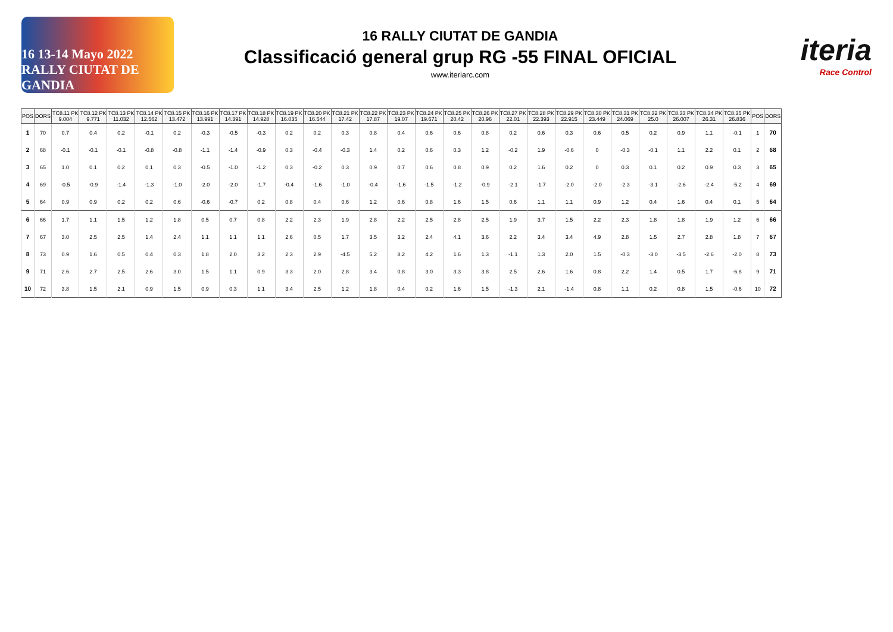16 13-14 Mayo 2022 RALLY CIUTAT DE GANDIA
16 RALLY CIUTAT DE GANDIA
Classificació general grup RG -55 FINAL OFICIAL
www.iteriarc.com
iteria
Race Control
| POS | DORS | TC8.11 PK 9.004 | TC8.12 PK 9.771 | TC8.13 PK 11.032 | TC8.14 PK 12.562 | TC8.15 PK 13.472 | TC8.16 PK 13.991 | TC8.17 PK 14.391 | TC8.18 PK 14.928 | TC8.19 PK 16.035 | TC8.20 PK 16.544 | TC8.21 PK 17.42 | TC8.22 PK 17.87 | TC8.23 PK 19.07 | TC8.24 PK 19.671 | TC8.25 PK 20.42 | TC8.26 PK 20.96 | TC8.27 PK 22.01 | TC8.28 PK 22.393 | TC8.29 PK 22.915 | TC8.30 PK 23.449 | TC8.31 PK 24.069 | TC8.32 PK 25.0 | TC8.33 PK 26.007 | TC8.34 PK 26.31 | TC8.35 PK 26.836 | POS | DORS |
| --- | --- | --- | --- | --- | --- | --- | --- | --- | --- | --- | --- | --- | --- | --- | --- | --- | --- | --- | --- | --- | --- | --- | --- | --- | --- | --- | --- | --- |
| 1 | 70 | 0.7 | 0.4 | 0.2 | -0.1 | 0.2 | -0.3 | -0.5 | -0.3 | 0.2 | 0.2 | 0.3 | 0.8 | 0.4 | 0.6 | 0.6 | 0.8 | 0.2 | 0.6 | 0.3 | 0.6 | 0.5 | 0.2 | 0.9 | 1.1 | -0.1 | 1 | 70 |
| 2 | 68 | -0.1 | -0.1 | -0.1 | -0.8 | -0.8 | -1.1 | -1.4 | -0.9 | 0.3 | -0.4 | -0.3 | 1.4 | 0.2 | 0.6 | 0.3 | 1.2 | -0.2 | 1.9 | -0.6 | 0 | -0.3 | -0.1 | 1.1 | 2.2 | 0.1 | 2 | 68 |
| 3 | 65 | 1.0 | 0.1 | 0.2 | 0.1 | 0.3 | -0.5 | -1.0 | -1.2 | 0.3 | -0.2 | 0.3 | 0.9 | 0.7 | 0.6 | 0.8 | 0.9 | 0.2 | 1.6 | 0.2 | 0 | 0.3 | 0.1 | 0.2 | 0.9 | 0.3 | 3 | 65 |
| 4 | 69 | -0.5 | -0.9 | -1.4 | -1.3 | -1.0 | -2.0 | -2.0 | -1.7 | -0.4 | -1.6 | -1.0 | -0.4 | -1.6 | -1.5 | -1.2 | -0.9 | -2.1 | -1.7 | -2.0 | -2.0 | -2.3 | -3.1 | -2.6 | -2.4 | -5.2 | 4 | 69 |
| 5 | 64 | 0.9 | 0.9 | 0.2 | 0.2 | 0.6 | -0.6 | -0.7 | 0.2 | 0.8 | 0.4 | 0.6 | 1.2 | 0.6 | 0.8 | 1.6 | 1.5 | 0.6 | 1.1 | 1.1 | 0.9 | 1.2 | 0.4 | 1.6 | 0.4 | 0.1 | 5 | 64 |
| 6 | 66 | 1.7 | 1.1 | 1.5 | 1.2 | 1.8 | 0.5 | 0.7 | 0.8 | 2.2 | 2.3 | 1.9 | 2.8 | 2.2 | 2.5 | 2.8 | 2.5 | 1.9 | 3.7 | 1.5 | 2.2 | 2.3 | 1.8 | 1.8 | 1.9 | 1.2 | 6 | 66 |
| 7 | 67 | 3.0 | 2.5 | 2.5 | 1.4 | 2.4 | 1.1 | 1.1 | 1.1 | 2.6 | 0.5 | 1.7 | 3.5 | 3.2 | 2.4 | 4.1 | 3.6 | 2.2 | 3.4 | 3.4 | 4.9 | 2.8 | 1.5 | 2.7 | 2.8 | 1.8 | 7 | 67 |
| 8 | 73 | 0.9 | 1.6 | 0.5 | 0.4 | 0.3 | 1.8 | 2.0 | 3.2 | 2.3 | 2.9 | -4.5 | 5.2 | 8.2 | 4.2 | 1.6 | 1.3 | -1.1 | 1.3 | 2.0 | 1.5 | -0.3 | -3.0 | -3.5 | -2.6 | -2.0 | 8 | 73 |
| 9 | 71 | 2.6 | 2.7 | 2.5 | 2.6 | 3.0 | 1.5 | 1.1 | 0.9 | 3.3 | 2.0 | 2.8 | 3.4 | 0.8 | 3.0 | 3.3 | 3.8 | 2.5 | 2.6 | 1.6 | 0.8 | 2.2 | 1.4 | 0.5 | 1.7 | -6.8 | 9 | 71 |
| 10 | 72 | 3.8 | 1.5 | 2.1 | 0.9 | 1.5 | 0.9 | 0.3 | 1.1 | 3.4 | 2.5 | 1.2 | 1.8 | 0.4 | 0.2 | 1.6 | 1.5 | -1.3 | 2.1 | -1.4 | 0.8 | 1.1 | 0.2 | 0.8 | 1.5 | -0.6 | 10 | 72 |